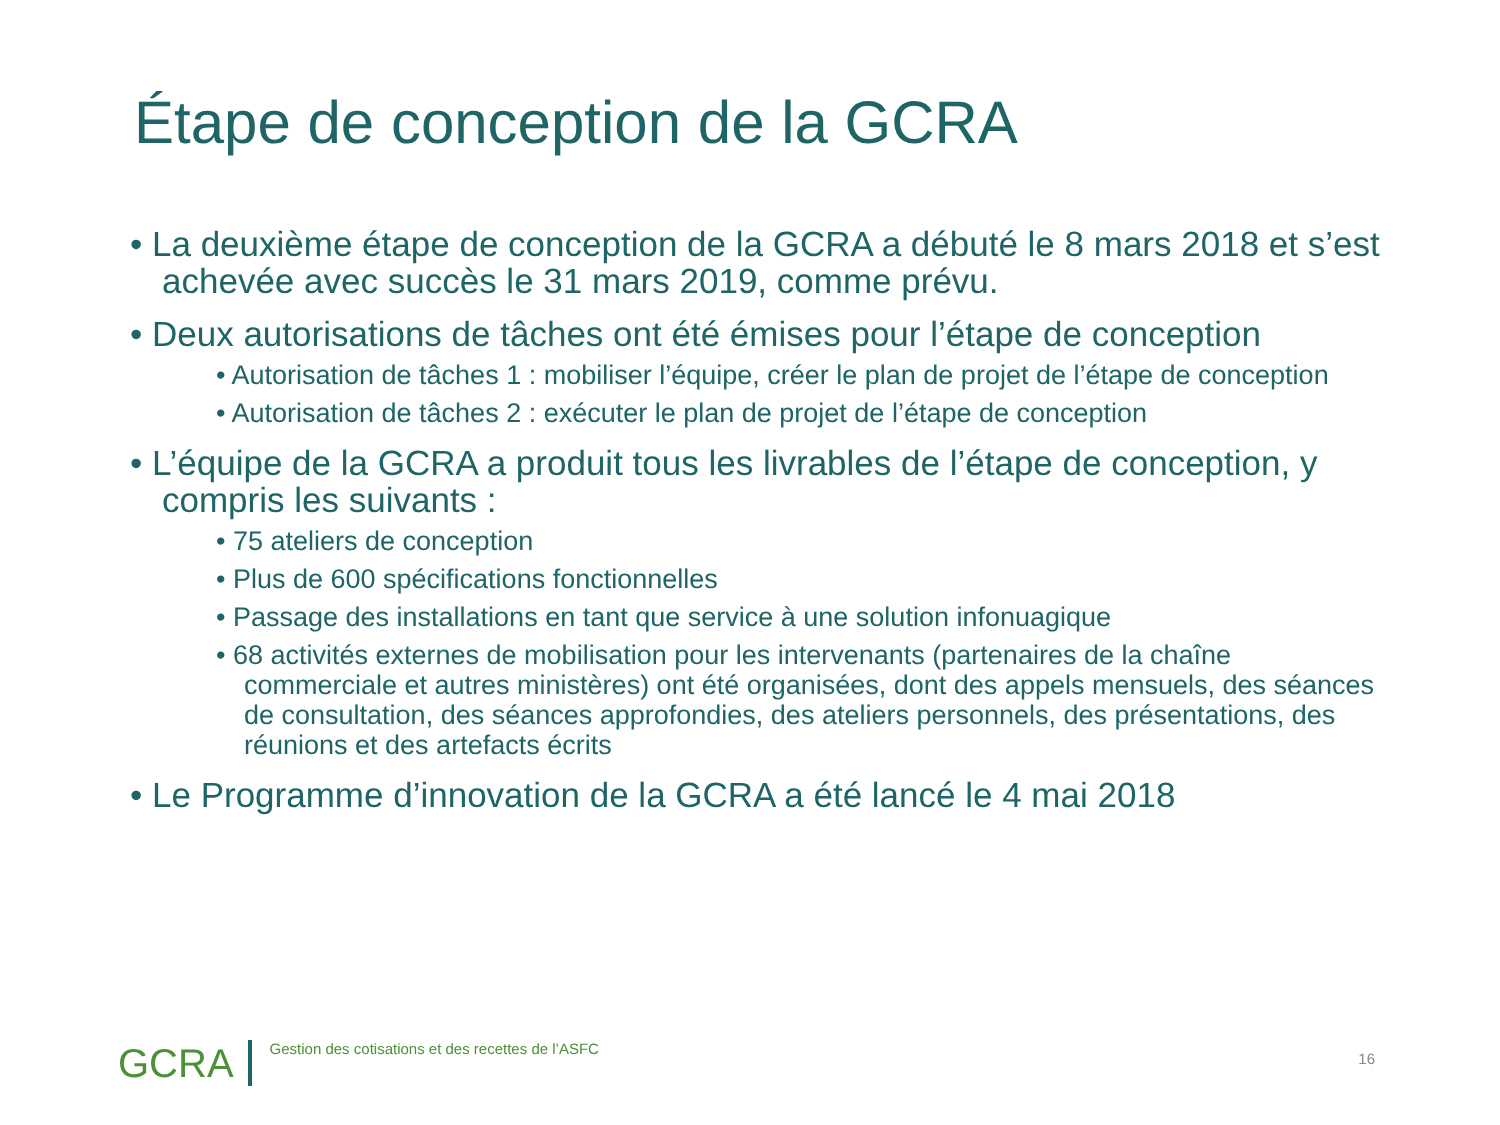Étape de conception de la GCRA
• La deuxième étape de conception de la GCRA a débuté le 8 mars 2018 et s’est achevée avec succès le 31 mars 2019, comme prévu.
• Deux autorisations de tâches ont été émises pour l’étape de conception
• Autorisation de tâches 1 : mobiliser l’équipe, créer le plan de projet de l’étape de conception
• Autorisation de tâches 2 : exécuter le plan de projet de l’étape de conception
• L’équipe de la GCRA a produit tous les livrables de l’étape de conception, y compris les suivants :
• 75 ateliers de conception
• Plus de 600 spécifications fonctionnelles
• Passage des installations en tant que service à une solution infonuagique
• 68 activités externes de mobilisation pour les intervenants (partenaires de la chaîne commerciale et autres ministères) ont été organisées, dont des appels mensuels, des séances de consultation, des séances approfondies, des ateliers personnels, des présentations, des réunions et des artefacts écrits
• Le Programme d’innovation de la GCRA a été lancé le 4 mai 2018
GCRA Gestion des cotisations et des recettes de l’ASFC
16